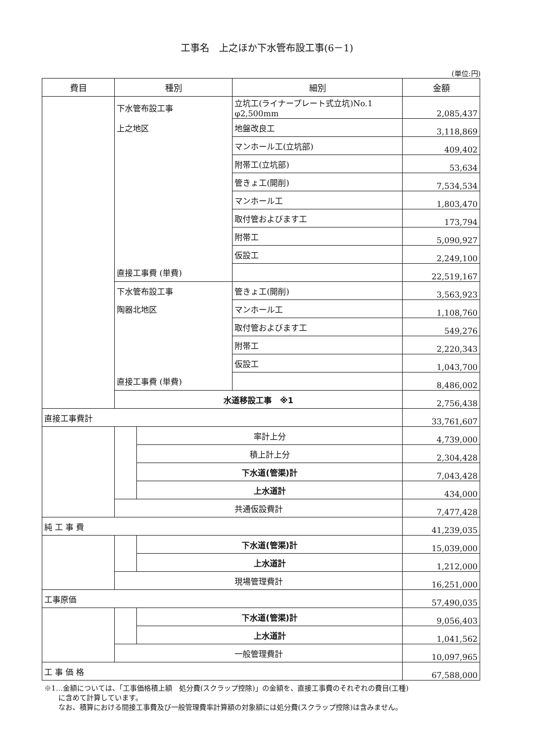工事名　上之ほか下水管布設工事(6－1)
(単位:円)
| 費目 | 種別 | | 細別 | 金額 |
| --- | --- | --- | --- | --- |
| | 下水管布設工事 | | 立坑工(ライナープレート式立坑)No.1 φ2,500mm | 2,085,437 |
| | 上之地区 | | 地盤改良工 | 3,118,869 |
| | | | マンホール工(立坑部) | 409,402 |
| | | | 附帯工(立坑部) | 53,634 |
| | | | 管きょ工(開削) | 7,534,534 |
| | | | マンホール工 | 1,803,470 |
| | | | 取付管およびます工 | 173,794 |
| | | | 附帯工 | 5,090,927 |
| | | | 仮設工 | 2,249,100 |
| | 直接工事費 (単費) | | | 22,519,167 |
| | 下水管布設工事 | | 管きょ工(開削) | 3,563,923 |
| | 陶器北地区 | | マンホール工 | 1,108,760 |
| | | | 取付管およびます工 | 549,276 |
| | | | 附帯工 | 2,220,343 |
| | | | 仮設工 | 1,043,700 |
| | 直接工事費 (単費) | | | 8,486,002 |
| | 水道移設工事 ※1 | | | 2,756,438 |
| 直接工事費計 | | | | 33,761,607 |
| | | 率計上分 | | 4,739,000 |
| | | 積上計上分 | | 2,304,428 |
| | | 下水道(管渠)計 | | 7,043,428 |
| | | 上水道計 | | 434,000 |
| | 共通仮設費計 | | | 7,477,428 |
| 純 工 事 費 | | | | 41,239,035 |
| | | 下水道(管渠)計 | | 15,039,000 |
| | | 上水道計 | | 1,212,000 |
| | 現場管理費計 | | | 16,251,000 |
| 工事原価 | | | | 57,490,035 |
| | | 下水道(管渠)計 | | 9,056,403 |
| | | 上水道計 | | 1,041,562 |
| | 一般管理費計 | | | 10,097,965 |
| 工 事 価 格 | | | | 67,588,000 |
※1…金額については、「工事価格積上額　処分費(スクラップ控除)」の金額を、直接工事費のそれぞれの費目(工種)
　　に含めて計算しています。
　　なお、積算における間接工事費及び一般管理費率計算額の対象額には処分費(スクラップ控除)は含みません。